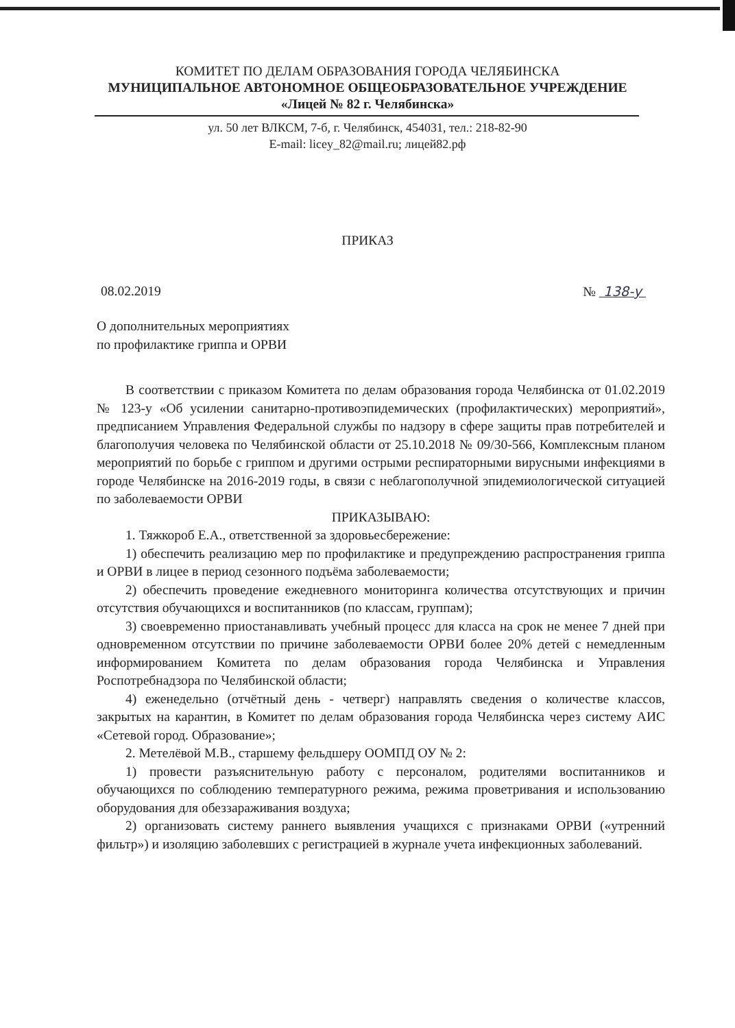КОМИТЕТ ПО ДЕЛАМ ОБРАЗОВАНИЯ ГОРОДА ЧЕЛЯБИНСКА
МУНИЦИПАЛЬНОЕ АВТОНОМНОЕ ОБЩЕОБРАЗОВАТЕЛЬНОЕ УЧРЕЖДЕНИЕ
«Лицей № 82 г. Челябинска»
ул. 50 лет ВЛКСМ, 7-б, г. Челябинск, 454031, тел.: 218-82-90
E-mail: licey_82@mail.ru; лицей82.рф
ПРИКАЗ
08.02.2019 № 138-у
О дополнительных мероприятиях
по профилактике гриппа и ОРВИ
В соответствии с приказом Комитета по делам образования города Челябинска от 01.02.2019 № 123-у «Об усилении санитарно-противоэпидемических (профилактических) мероприятий», предписанием Управления Федеральной службы по надзору в сфере защиты прав потребителей и благополучия человека по Челябинской области от 25.10.2018 № 09/30-566, Комплексным планом мероприятий по борьбе с гриппом и другими острыми респираторными вирусными инфекциями в городе Челябинске на 2016-2019 годы, в связи с неблагополучной эпидемиологической ситуацией по заболеваемости ОРВИ
ПРИКАЗЫВАЮ:
1. Тяжкороб Е.А., ответственной за здоровьесбережение:
1) обеспечить реализацию мер по профилактике и предупреждению распространения гриппа и ОРВИ в лицее в период сезонного подъёма заболеваемости;
2) обеспечить проведение ежедневного мониторинга количества отсутствующих и причин отсутствия обучающихся и воспитанников (по классам, группам);
3) своевременно приостанавливать учебный процесс для класса на срок не менее 7 дней при одновременном отсутствии по причине заболеваемости ОРВИ более 20% детей с немедленным информированием Комитета по делам образования города Челябинска и Управления Роспотребнадзора по Челябинской области;
4) еженедельно (отчётный день - четверг) направлять сведения о количестве классов, закрытых на карантин, в Комитет по делам образования города Челябинска через систему АИС «Сетевой город. Образование»;
2. Метелёвой М.В., старшему фельдшеру ООМПД ОУ № 2:
1) провести разъяснительную работу с персоналом, родителями воспитанников и обучающихся по соблюдению температурного режима, режима проветривания и использованию оборудования для обеззараживания воздуха;
2) организовать систему раннего выявления учащихся с признаками ОРВИ («утренний фильтр») и изоляцию заболевших с регистрацией в журнале учета инфекционных заболеваний.